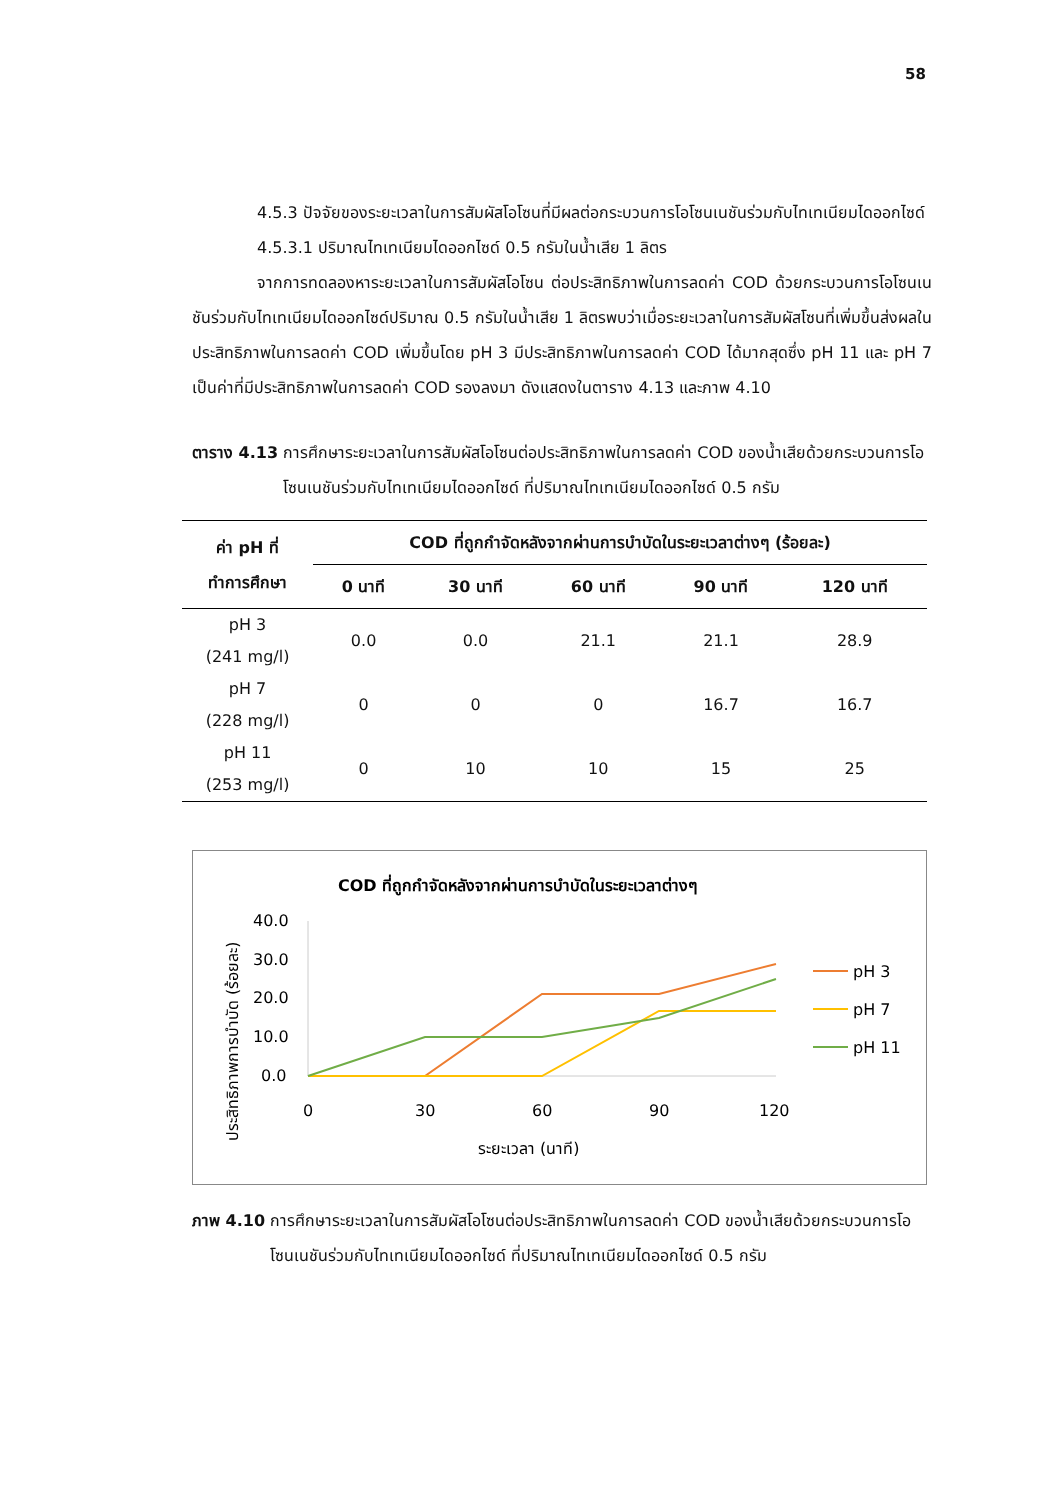58
4.5.3 ปัจจัยของระยะเวลาในการสัมผัสโอโซนที่มีผลต่อกระบวนการโอโซนเนชันร่วมกับไทเทเนียมไดออกไซด์
4.5.3.1 ปริมาณไทเทเนียมไดออกไซด์ 0.5 กรัมในน้ำเสีย 1 ลิตร
จากการทดลองหาระยะเวลาในการสัมผัสโอโซน ต่อประสิทธิภาพในการลดค่า COD ด้วยกระบวนการโอโซนเนชันร่วมกับไทเทเนียมไดออกไซด์ปริมาณ 0.5 กรัมในน้ำเสีย 1 ลิตรพบว่าเมื่อระยะเวลาในการสัมผัสโซนที่เพิ่มขึ้นส่งผลในประสิทธิภาพในการลดค่า COD เพิ่มขึ้นโดย pH 3 มีประสิทธิภาพในการลดค่า COD ได้มากสุดซึ่ง pH 11 และ pH 7 เป็นค่าที่มีประสิทธิภาพในการลดค่า COD รองลงมา ดังแสดงในตาราง 4.13 และภาพ 4.10
ตาราง 4.13 การศึกษาระยะเวลาในการสัมผัสโอโซนต่อประสิทธิภาพในการลดค่า COD ของน้ำเสียด้วยกระบวนการโอโซนเนชันร่วมกับไทเทเนียมไดออกไซด์ ที่ปริมาณไทเทเนียมไดออกไซด์ 0.5 กรัม
| ค่า pH ที่ ทำการศึกษา | COD ที่ถูกกำจัดหลังจากผ่านการบำบัดในระยะเวลาต่างๆ (ร้อยละ) | | | | |
| --- | --- | --- | --- | --- | --- |
| | 0 นาที | 30 นาที | 60 นาที | 90 นาที | 120 นาที |
| pH 3 (241 mg/l) | 0.0 | 0.0 | 21.1 | 21.1 | 28.9 |
| pH 7 (228 mg/l) | 0 | 0 | 0 | 16.7 | 16.7 |
| pH 11 (253 mg/l) | 0 | 10 | 10 | 15 | 25 |
COD ที่ถูกกำจัดหลังจากผ่านการบำบัดในระยะเวลาต่างๆ
ประสิทธิภาพการบำบัด (ร้อยละ)
40.0
30.0
20.0
10.0
0.0
0
30
60
90
120
ระยะเวลา (นาที)
pH 3
pH 7
pH 11
ภาพ 4.10 การศึกษาระยะเวลาในการสัมผัสโอโซนต่อประสิทธิภาพในการลดค่า COD ของน้ำเสียด้วยกระบวนการโอโซนเนชันร่วมกับไทเทเนียมไดออกไซด์ ที่ปริมาณไทเทเนียมไดออกไซด์ 0.5 กรัม